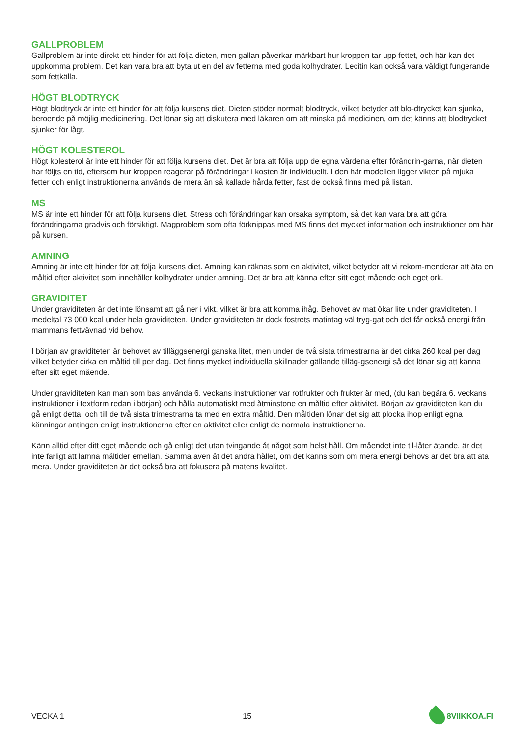GALLPROBLEM
Gallproblem är inte direkt ett hinder för att följa dieten, men gallan påverkar märkbart hur kroppen tar upp fettet, och här kan det uppkomma problem. Det kan vara bra att byta ut en del av fetterna med goda kolhydrater. Lecitin kan också vara väldigt fungerande som fettkälla.
HÖGT BLODTRYCK
Högt blodtryck är inte ett hinder för att följa kursens diet. Dieten stöder normalt blodtryck, vilket betyder att blo-dtrycket kan sjunka, beroende på möjlig medicinering. Det lönar sig att diskutera med läkaren om att minska på medicinen, om det känns att blodtrycket sjunker för lågt.
HÖGT KOLESTEROL
Högt kolesterol är inte ett hinder för att följa kursens diet. Det är bra att följa upp de egna värdena efter förändrin-garna, när dieten har följts en tid, eftersom hur kroppen reagerar på förändringar i kosten är individuellt. I den här modellen ligger vikten på mjuka fetter och enligt instruktionerna används de mera än så kallade hårda fetter, fast de också finns med på listan.
MS
MS är inte ett hinder för att följa kursens diet. Stress och förändringar kan orsaka symptom, så det kan vara bra att göra förändringarna gradvis och försiktigt. Magproblem som ofta förknippas med MS finns det mycket information och instruktioner om här på kursen.
AMNING
Amning är inte ett hinder för att följa kursens diet. Amning kan räknas som en aktivitet, vilket betyder att vi rekom-menderar att äta en måltid efter aktivitet som innehåller kolhydrater under amning. Det är bra att känna efter sitt eget mående och eget ork.
GRAVIDITET
Under graviditeten är det inte lönsamt att gå ner i vikt, vilket är bra att komma ihåg. Behovet av mat ökar lite under graviditeten. I medeltal 73 000 kcal under hela graviditeten. Under graviditeten är dock fostrets matintag väl tryg-gat och det får också energi från mammans fettvävnad vid behov.
I början av graviditeten är behovet av tilläggsenergi ganska litet, men under de två sista trimestrarna är det cirka 260 kcal per dag vilket betyder cirka en måltid till per dag. Det finns mycket individuella skillnader gällande tilläg-gsenergi så det lönar sig att känna efter sitt eget mående.
Under graviditeten kan man som bas använda 6. veckans instruktioner var rotfrukter och frukter är med, (du kan begära 6. veckans instruktioner i textform redan i början) och hålla automatiskt med åtminstone en måltid efter aktivitet. Början av graviditeten kan du gå enligt detta, och till de två sista trimestrarna ta med en extra måltid. Den måltiden lönar det sig att plocka ihop enligt egna känningar antingen enligt instruktionerna efter en aktivitet eller enligt de normala instruktionerna.
Känn alltid efter ditt eget mående och gå enligt det utan tvingande åt något som helst håll. Om måendet inte til-låter ätande, är det inte farligt att lämna måltider emellan. Samma även åt det andra hållet, om det känns som om mera energi behövs är det bra att äta mera. Under graviditeten är det också bra att fokusera på matens kvalitet.
VECKA 1 15 8VIIKKOA.FI